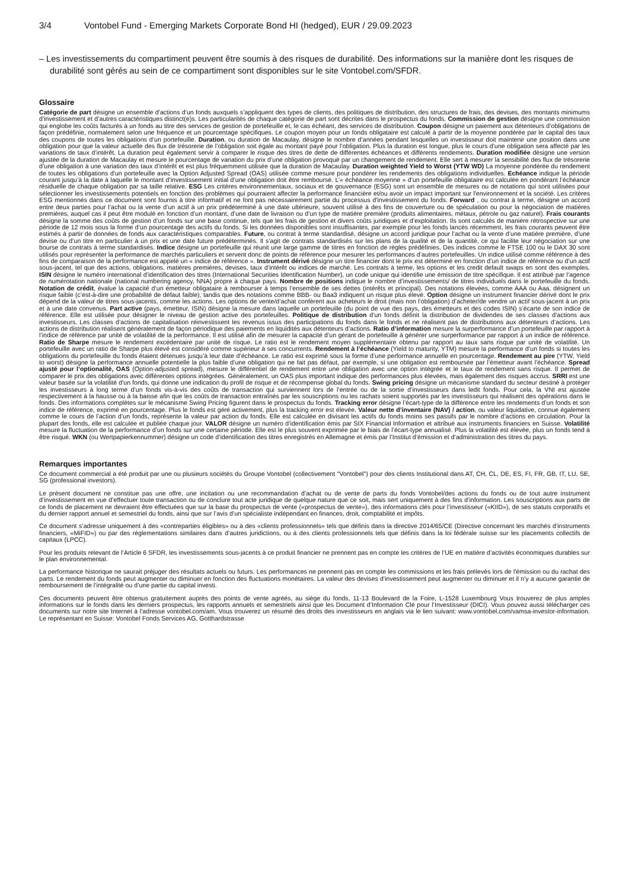3/4 Vontobel Fund - Emerging Markets Corporate Bond HI (hedged), EUR / 29.09.2023
– Les investissements du compartiment peuvent être soumis à des risques de durabilité. Des informations sur la manière dont les risques de durabilité sont gérés au sein de ce compartiment sont disponibles sur le site Vontobel.com/SFDR.
Glossaire
Catégorie de part désigne un ensemble d’actions d’un fonds auxquels s’appliquent des types de clients, des politiques de distribution, des structures de frais, des devises, des montants minimums d’investissement et d’autres caractéristiques distinct(e)s. Les particularités de chaque catégorie de part sont décrites dans le prospectus du fonds. Commission de gestion désigne une commission qui englobe les coûts facturés à un fonds au titre des services de gestion de portefeuille et, le cas échéant, des services de distribution. Coupon désigne un paiement aux détenteurs d’obligations de façon prédéfinie, normalement selon une fréquence et un pourcentage spécifiques. Le coupon moyen pour un fonds obligataire est calculé à partir de la moyenne pondérée par le capital des taux des coupons de toutes les obligations d’un portefeuille. Duration, ou duration de Macaulay, désigne le nombre d’années pendant lesquelles un investisseur doit maintenir une position dans une obligation pour que la valeur actuelle des flux de trésorerie de l’obligation soit égale au montant payé pour l’obligation. Plus la duration est longue, plus le cours d’une obligation sera affecté par les variations de taux d’intérêt. La duration peut également servir à comparer le risque des titres de dette de différentes échéances et différents rendements. Duration modifiée désigne une version ajustée de la duration de Macaulay et mesure le pourcentage de variation du prix d’une obligation provoqué par un changement de rendement. Elle sert à mesurer la sensibilité des flux de trésorerie d’une obligation à une variation des taux d’intérêt et est plus fréquemment utilisée que la duration de Macaulay. Duration weighted Yield to Worst (YTW WD) La moyenne pondérée du rendement de toutes les obligations d'un portefeuille avec la Option Adjusted Spread (OAS) utilisée comme mesure pour pondérer les rendements des obligations individuelles. Echéance indique la période courant jusqu’à la date à laquelle le montant d’investissement initial d’une obligation doit être remboursé. L’« échéance moyenne » d’un portefeuille obligataire est calculée en pondérant l’échéance résiduelle de chaque obligation par sa taille relative. ESG Les critères environnementaux, sociaux et de gouvernance (ESG) sont un ensemble de mesures ou de notations qui sont utilisées pour sélectionner les investissements potentiels en fonction des problèmes qui pourraient affecter la performance financière et/ou avoir un impact important sur l'environnement et la société. Les critères ESG mentionnés dans ce document sont fournis à titre informatif et ne font pas nécessairement partie du processus d'investissement du fonds. Forward , ou contrat à terme, désigne un accord entre deux parties pour l’achat ou la vente d’un actif à un prix prédéterminé à une date ultérieure, souvent utilisé à des fins de couverture ou de spéculation ou pour la négociation de matières premières, auquel cas il peut être modulé en fonction d’un montant, d’une date de livraison ou d’un type de matière première (produits alimentaires, métaux, pétrole ou gaz naturel). Frais courants désigne la somme des coûts de gestion d’un fonds sur une base continue, tels que les frais de gestion et divers coûts juridiques et d’exploitation. Ils sont calculés de manière rétrospective sur une période de 12 mois sous la forme d’un pourcentage des actifs du fonds. Si les données disponibles sont insuffisantes, par exemple pour les fonds lancés récemment, les frais courants peuvent être estimés à partir de données de fonds aux caractéristiques comparables. Future, ou contrat à terme standardisé, désigne un accord juridique pour l’achat ou la vente d’une matière première, d’une devise ou d’un titre en particulier à un prix et une date future prédéterminés. Il s’agit de contrats standardisés sur les plans de la qualité et de la quantité, ce qui facilite leur négociation sur une bourse de contrats à terme standardisés. Indice désigne un portefeuille qui réunit une large gamme de titres en fonction de règles prédéfinies. Des indices comme le FTSE 100 ou le DAX 30 sont utilisés pour représenter la performance de marchés particuliers et servent donc de points de référence pour mesurer les performances d’autres portefeuilles. Un indice utilisé comme référence à des fins de comparaison de la performance est appelé un « indice de référence ». Instrument dérivé désigne un titre financier dont le prix est déterminé en fonction d’un indice de référence ou d’un actif sous-jacent, tel que des actions, obligations, matières premières, devises, taux d’intérêt ou indices de marché. Les contrats à terme, les options et les credit default swaps en sont des exemples. ISIN désigne le numéro international d’identification des titres (International Securities Identification Number), un code unique qui identifie une émission de titre spécifique. Il est attribué par l’agence de numérotation nationale (national numbering agency, NNA) propre à chaque pays. Nombre de positions indique le nombre d’investissements/ de titres individuels dans le portefeuille du fonds. Notation de crédit, évalue la capacité d’un émetteur obligataire à rembourser à temps l’ensemble de ses dettes (intérêts et principal). Des notations élevées, comme AAA ou Aaa, désignent un risque faible (c’est-à-dire une probabilité de défaut faible), tandis que des notations comme BBB- ou Baa3 indiquent un risque plus élevé. Option désigne un instrument financier dérivé dont le prix dépend de la valeur de titres sous-jacents, comme les actions. Les options de vente/d’achat confèrent aux acheteurs le droit (mais non l’obligation) d’acheter/de vendre un actif sous-jacent à un prix et à une date convenus. Part active (pays, émetteur, ISIN) désigne la mesure dans laquelle un portefeuille (du point de vue des pays, des émetteurs et des codes ISIN) s’écarte de son indice de référence. Elle est utilisée pour désigner le niveau de gestion active des portefeuilles. Politique de distribution d’un fonds définit la distribution de dividendes de ses classes d’actions aux investisseurs. Les classes d’actions de capitalisation réinvestissent les revenus issus des participations du fonds dans le fonds et ne réalisent pas de distributions aux détenteurs d’actions. Les actions de distribution réalisent généralement de façon périodique des paiements en liquidités aux détenteurs d’actions. Ratio d’information mesure la surperformance d’un portefeuille par rapport à l’indice de référence par unité de volatilité de la performance. Il est utilisé afin de mesurer la capacité d’un gérant de portefeuille à générer une surperformance par rapport à un indice de référence. Ratio de Sharpe mesure le rendement excédentaire par unité de risque. Le ratio est le rendement moyen supplémentaire obtenu par rapport au taux sans risque par unité de volatilité. Un portefeuille avec un ratio de Sharpe plus élevé est considéré comme supérieur à ses concurrents. Rendement à l’échéance (Yield to maturity, YTM) mesure la performance d’un fonds si toutes les obligations du portefeuille du fonds étaient détenues jusqu’à leur date d’échéance. Le ratio est exprimé sous la forme d’une performance annuelle en pourcentage. Rendement au pire (YTW, Yield to worst) désigne la performance annuelle potentielle la plus faible d’une obligation qui ne fait pas défaut, par exemple, si une obligation est remboursée par l’émetteur avant l’échéance. Spread ajusté pour l’optionalité, OAS (Option-adjusted spread), mesure le différentiel de rendement entre une obligation avec une option intégrée et le taux de rendement sans risque. Il permet de comparer le prix des obligations avec différentes options intégrées. Généralement, un OAS plus important indique des performances plus élevées, mais également des risques accrus. SRRI est une valeur basée sur la volatilité d'un fonds, qui donne une indication du profil de risque et de récompense global du fonds. Swing pricing désigne un mécanisme standard du secteur destiné à protéger les investisseurs à long terme d’un fonds vis-à-vis des coûts de transaction qui surviennent lors de l’entrée ou de la sortie d’investisseurs dans ledit fonds. Pour cela, la VNI est ajustée respectivement à la hausse ou à la baisse afin que les coûts de transaction entraînés par les souscriptions ou les rachats soient supportés par les investisseurs qui réalisent des opérations dans le fonds. Des informations complètes sur le mécanisme Swing Pricing figurent dans le prospectus du fonds. Tracking error désigne l’écart-type de la différence entre les rendements d’un fonds et son indice de référence, exprimé en pourcentage. Plus le fonds est géré activement, plus la tracking error est élevée. Valeur nette d’inventaire (NAV) / action, ou valeur liquidative, connue également comme le cours de l’action d’un fonds, représente la valeur par action du fonds. Elle est calculée en divisant les actifs du fonds moins ses passifs par le nombre d’actions en circulation. Pour la plupart des fonds, elle est calculée et publiée chaque jour. VALOR désigne un numéro d’identification émis par SIX Financial Information et attribué aux instruments financiers en Suisse. Volatilité mesure la fluctuation de la performance d’un fonds sur une certaine période. Elle est le plus souvent exprimée par le biais de l’écart-type annualisé. Plus la volatilité est élevée, plus un fonds tend à être risqué. WKN (ou Wertpapierkennummer) désigne un code d’identification des titres enregistrés en Allemagne et émis par l’Institut d’émission et d’administration des titres du pays.
Remarques importantes
Ce document commercial a été produit par une ou plusieurs sociétés du Groupe Vontobel (collectivement "Vontobel") pour des clients Institutional dans AT, CH, CL, DE, ES, FI, FR, GB, IT, LU, SE, SG (professional investors).
Le présent document ne constitue pas une offre, une incitation ou une recommandation d’achat ou de vente de parts du fonds Vontobel/des actions du fonds ou de tout autre instrument d’investissement en vue d’effectuer toute transaction ou de conclure tout acte juridique de quelque nature que ce soit, mais sert uniquement à des fins d’information. Les souscriptions aux parts de ce fonds de placement ne devraient être effectuées que sur la base du prospectus de vente («prospectus de vente»), des informations clés pour l’investisseur («KIID»), de ses statuts corporatifs et du dernier rapport annuel et semestriel du fonds, ainsi que sur l’avis d’un spécialiste indépendant en finances, droit, comptabilité et impôts.
Ce document s’adresse uniquement à des «contreparties éligibles» ou à des «clients professionnels» tels que définis dans la directive 2014/65/CE (Directive concernant les marchés d’instruments financiers, «MiFID») ou par des réglementations similaires dans d’autres juridictions, ou à des clients professionnels tels que définis dans la loi fédérale suisse sur les placements collectifs de capitaux (LPCC).
Pour les produits relevant de l’Article 6 SFDR, les investissements sous-jacents à ce produit financier ne prennent pas en compte les critères de l’UE en matière d’activités économiques durables sur le plan environnemental.
La performance historique ne saurait préjuger des résultats actuels ou futurs. Les performances ne prennent pas en compte les commissions et les frais prélevés lors de l'émission ou du rachat des parts. Le rendement du fonds peut augmenter ou diminuer en fonction des fluctuations monétaires. La valeur des devises d’investissement peut augmenter ou diminuer et il n’y a aucune garantie de remboursement de l’intégralité ou d’une partie du capital investi.
Ces documents peuvent être obtenus gratuitement auprès des points de vente agréés, au siège du fonds, 11-13 Boulevard de la Foire, L-1528 Luxembourg Vous trouverez de plus amples informations sur le fonds dans les derniers prospectus, les rapports annuels et semestriels ainsi que les Document d’Information Clé pour l’Investisseur (DICI). Vous pouvez aussi télécharger ces documents sur notre site Internet à l’adresse vontobel.com/am. Vous trouverez un résumé des droits des investisseurs en anglais via le lien suivant: www.vontobel.com/vamsa-investor-information. Le représentant en Suisse: Vontobel Fonds Services AG, Gotthardstrasse